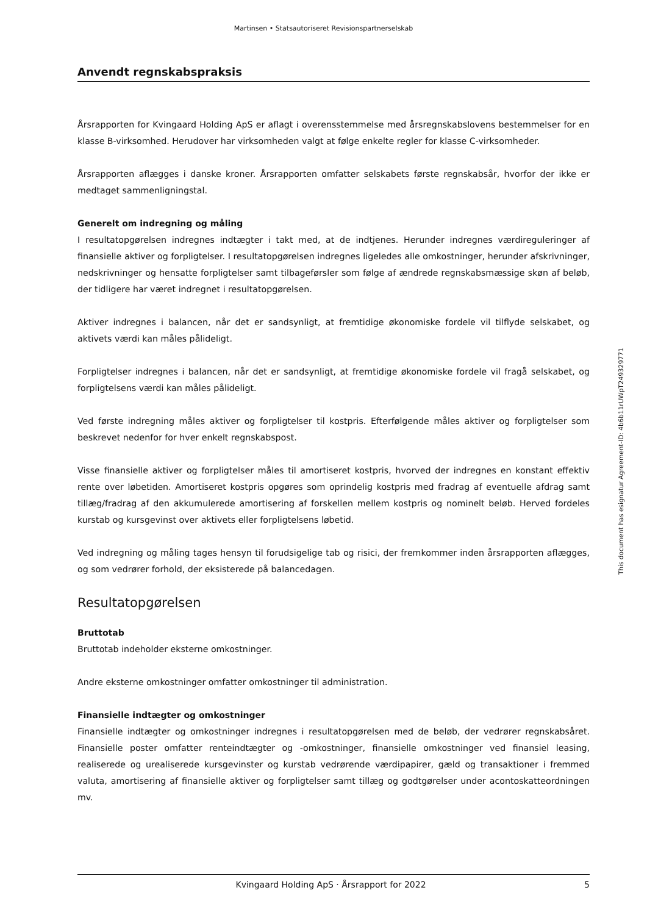Martinsen • Statsautoriseret Revisionspartnerselskab
Anvendt regnskabspraksis
Årsrapporten for Kvingaard Holding ApS er aflagt i overensstemmelse med årsregnskabslovens bestem­melser for en klasse B-virksomhed. Herudover har virksomheden valgt at følge enkelte regler for klasse C-virksomheder.
Årsrapporten aflægges i danske kroner. Årsrapporten omfatter selskabets første regnskabsår, hvorfor der ikke er medtaget sammenligningstal.
Generelt om indregning og måling
I resultatopgørelsen indregnes indtægter i takt med, at de indtjenes. Herunder indregnes værdiregule­ringer af finansielle aktiver og forpligtelser. I resultatopgørelsen indregnes ligeledes alle omkostninger, herunder afskrivninger, nedskrivninger og hensatte forpligtelser samt tilbageførsler som følge af ændre­de regnskabsmæssige skøn af beløb, der tidligere har været indregnet i resultatopgørelsen.
Aktiver indregnes i balancen, når det er sandsynligt, at fremtidige økonomiske fordele vil tilflyde sel­skabet, og aktivets værdi kan måles pålideligt.
Forpligtelser indregnes i balancen, når det er sandsynligt, at fremtidige økonomiske fordele vil fragå selskabet, og forpligtelsens værdi kan måles pålideligt.
Ved første indregning måles aktiver og forpligtelser til kostpris. Efterfølgende måles aktiver og forplig­telser som beskrevet nedenfor for hver enkelt regnskabspost.
Visse finansielle aktiver og forpligtelser måles til amortiseret kostpris, hvorved der indregnes en kon­stant effektiv rente over løbetiden. Amortiseret kostpris opgøres som oprindelig kostpris med fradrag af eventuelle afdrag samt tillæg/fradrag af den akkumulerede amortisering af forskellen mellem kostpris og nominelt beløb. Herved fordeles kurstab og kursgevinst over aktivets eller forpligtelsens løbetid.
Ved indregning og måling tages hensyn til forudsigelige tab og risici, der fremkommer inden årsrappor­ten aflægges, og som vedrører forhold, der eksisterede på balancedagen.
Resultatopgørelsen
Bruttotab
Bruttotab indeholder eksterne omkostninger.
Andre eksterne omkostninger omfatter omkostninger til administration.
Finansielle indtægter og omkostninger
Finansielle indtægter og omkostninger indregnes i resultatopgørelsen med de beløb, der vedrører regn­skabsåret. Finansielle poster omfatter renteindtægter og -omkostninger, finansielle omkostninger ved finansiel leasing, realiserede og urealiserede kursgevinster og kurstab vedrørende værdipapirer, gæld og transaktioner i fremmed valuta, amortisering af finansielle aktiver og forpligtelser samt tillæg og godtgørelser under acontoskatteordningen mv.
This document has esignatur Agreement-ID: 4b6b11rUWpT249329771
Kvingaard Holding ApS · Årsrapport for 2022 5